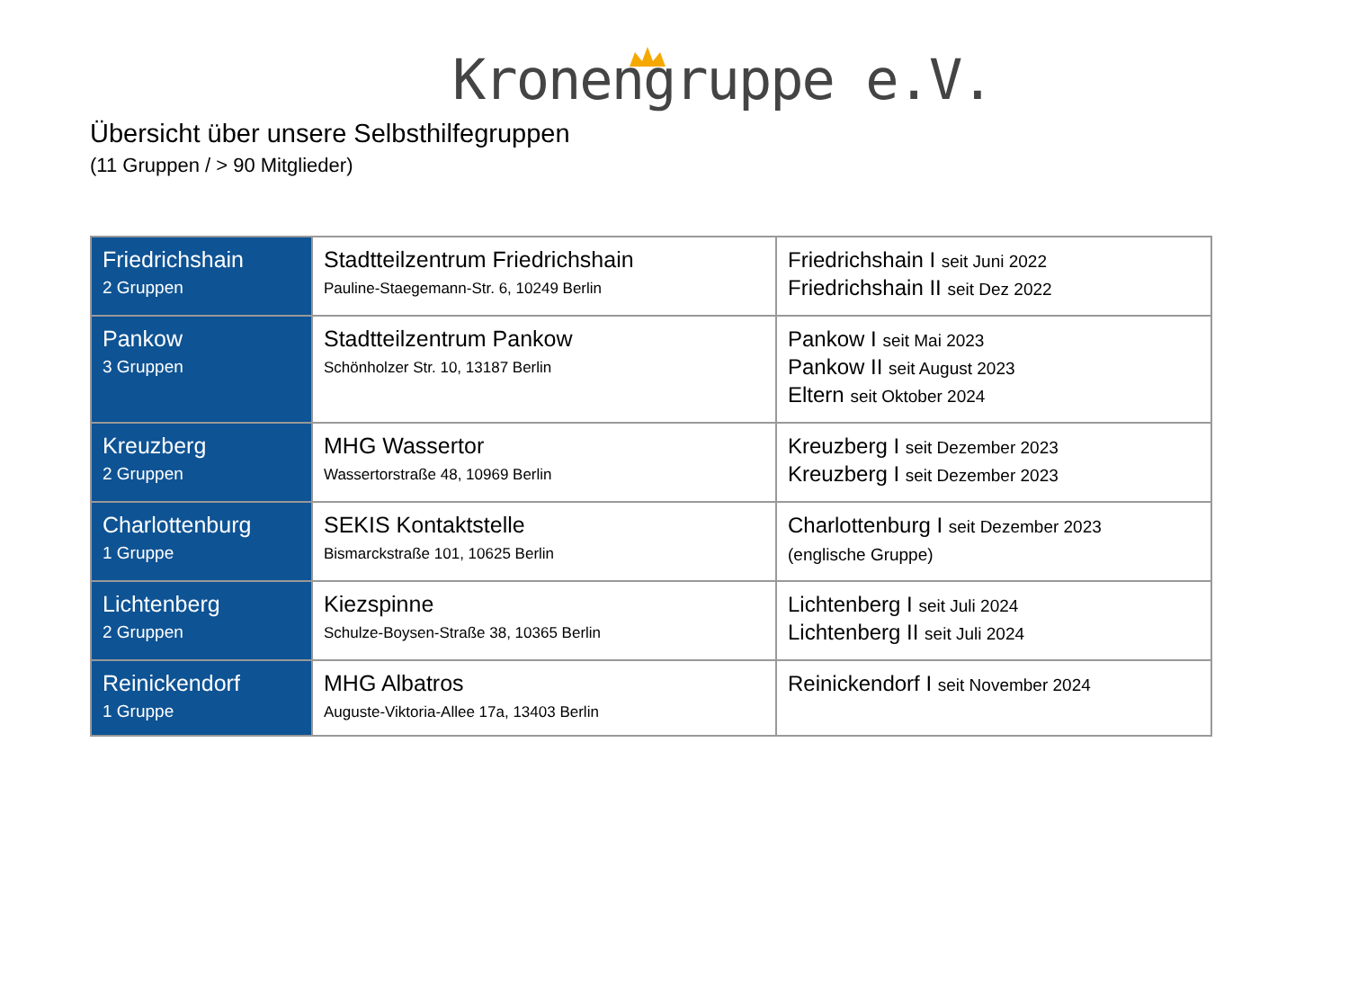Kronengruppe e.V.
Übersicht über unsere Selbsthilfegruppen
(11 Gruppen / > 90 Mitglieder)
| Friedrichshain 2 Gruppen | Stadtteilzentrum Friedrichshain Pauline-Staegemann-Str. 6, 10249 Berlin | Friedrichshain I seit Juni 2022 Friedrichshain II seit Dez 2022 |
| Pankow 3 Gruppen | Stadtteilzentrum Pankow Schönholzer Str. 10, 13187 Berlin | Pankow I seit Mai 2023 Pankow II seit August 2023 Eltern seit Oktober 2024 |
| Kreuzberg 2 Gruppen | MHG Wassertor Wassertorstraße 48, 10969 Berlin | Kreuzberg I seit Dezember 2023 Kreuzberg I seit Dezember 2023 |
| Charlottenburg 1 Gruppe | SEKIS Kontaktstelle Bismarckstraße 101, 10625 Berlin | Charlottenburg I seit Dezember 2023 (englische Gruppe) |
| Lichtenberg 2 Gruppen | Kiezspinne Schulze-Boysen-Straße 38, 10365 Berlin | Lichtenberg I seit Juli 2024 Lichtenberg II seit Juli 2024 |
| Reinickendorf 1 Gruppe | MHG Albatros Auguste-Viktoria-Allee 17a, 13403 Berlin | Reinickendorf I seit November 2024 |